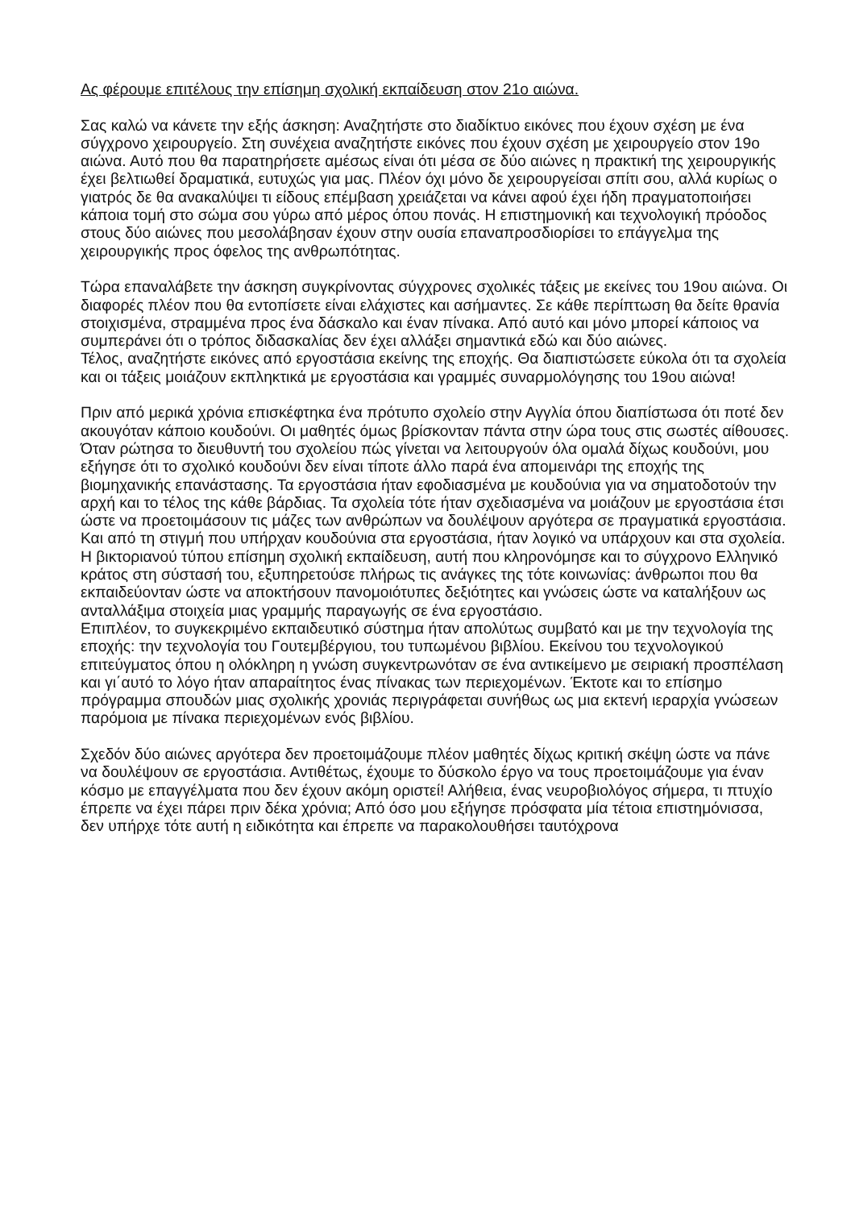Ας φέρουμε επιτέλους την επίσημη σχολική εκπαίδευση στον 21ο αιώνα.
Σας καλώ να κάνετε την εξής άσκηση: Αναζητήστε στο διαδίκτυο εικόνες που έχουν σχέση με ένα σύγχρονο χειρουργείο. Στη συνέχεια αναζητήστε εικόνες που έχουν σχέση με χειρουργείο στον 19ο αιώνα. Αυτό που θα παρατηρήσετε αμέσως είναι ότι μέσα σε δύο αιώνες η πρακτική της χειρουργικής έχει βελτιωθεί δραματικά, ευτυχώς για μας. Πλέον όχι μόνο δε χειρουργείσαι σπίτι σου, αλλά κυρίως ο γιατρός δε θα ανακαλύψει τι είδους επέμβαση χρειάζεται να κάνει αφού έχει ήδη πραγματοποιήσει κάποια τομή στο σώμα σου γύρω από μέρος όπου πονάς. Η επιστημονική και τεχνολογική πρόοδος στους δύο αιώνες που μεσολάβησαν έχουν στην ουσία επαναπροσδιορίσει το επάγγελμα της χειρουργικής προς όφελος της ανθρωπότητας.
Τώρα επαναλάβετε την άσκηση συγκρίνοντας σύγχρονες σχολικές τάξεις με εκείνες του 19ου αιώνα. Οι διαφορές πλέον που θα εντοπίσετε είναι ελάχιστες και ασήμαντες. Σε κάθε περίπτωση θα δείτε θρανία στοιχισμένα, στραμμένα προς ένα δάσκαλο και έναν πίνακα. Από αυτό και μόνο μπορεί κάποιος να συμπεράνει ότι ο τρόπος διδασκαλίας δεν έχει αλλάξει σημαντικά εδώ και δύο αιώνες.
Τέλος, αναζητήστε εικόνες από εργοστάσια εκείνης της εποχής. Θα διαπιστώσετε εύκολα ότι τα σχολεία και οι τάξεις μοιάζουν εκπληκτικά με εργοστάσια και γραμμές συναρμολόγησης του 19ου αιώνα!
Πριν από μερικά χρόνια επισκέφτηκα ένα πρότυπο σχολείο στην Αγγλία όπου διαπίστωσα ότι ποτέ δεν ακουγόταν κάποιο κουδούνι. Οι μαθητές όμως βρίσκονταν πάντα στην ώρα τους στις σωστές αίθουσες. Όταν ρώτησα το διευθυντή του σχολείου πώς γίνεται να λειτουργούν όλα ομαλά δίχως κουδούνι, μου εξήγησε ότι το σχολικό κουδούνι δεν είναι τίποτε άλλο παρά ένα απομεινάρι της εποχής της βιομηχανικής επανάστασης. Τα εργοστάσια ήταν εφοδιασμένα με κουδούνια για να σηματοδοτούν την αρχή και το τέλος της κάθε βάρδιας. Τα σχολεία τότε ήταν σχεδιασμένα να μοιάζουν με εργοστάσια έτσι ώστε να προετοιμάσουν τις μάζες των ανθρώπων να δουλέψουν αργότερα σε πραγματικά εργοστάσια. Και από τη στιγμή που υπήρχαν κουδούνια στα εργοστάσια, ήταν λογικό να υπάρχουν και στα σχολεία.
Η βικτοριανού τύπου επίσημη σχολική εκπαίδευση, αυτή που κληρονόμησε και το σύγχρονο Ελληνικό κράτος στη σύστασή του, εξυπηρετούσε πλήρως τις ανάγκες της τότε κοινωνίας: άνθρωποι που θα εκπαιδεύονταν ώστε να αποκτήσουν πανομοιότυπες δεξιότητες και γνώσεις ώστε να καταλήξουν ως ανταλλάξιμα στοιχεία μιας γραμμής παραγωγής σε ένα εργοστάσιο.
Επιπλέον, το συγκεκριμένο εκπαιδευτικό σύστημα ήταν απολύτως συμβατό και με την τεχνολογία της εποχής: την τεχνολογία του Γουτεμβέργιου, του τυπωμένου βιβλίου. Εκείνου του τεχνολογικού επιτεύγματος όπου η ολόκληρη η γνώση συγκεντρωνόταν σε ένα αντικείμενο με σειριακή προσπέλαση και γι΄αυτό το λόγο ήταν απαραίτητος ένας πίνακας των περιεχομένων. Έκτοτε και το επίσημο πρόγραμμα σπουδών μιας σχολικής χρονιάς περιγράφεται συνήθως ως μια εκτενή ιεραρχία γνώσεων παρόμοια με πίνακα περιεχομένων ενός βιβλίου.
Σχεδόν δύο αιώνες αργότερα δεν προετοιμάζουμε πλέον μαθητές δίχως κριτική σκέψη ώστε να πάνε να δουλέψουν σε εργοστάσια. Αντιθέτως, έχουμε το δύσκολο έργο να τους προετοιμάζουμε για έναν κόσμο με επαγγέλματα που δεν έχουν ακόμη οριστεί! Αλήθεια, ένας νευροβιολόγος σήμερα, τι πτυχίο έπρεπε να έχει πάρει πριν δέκα χρόνια; Από όσο μου εξήγησε πρόσφατα μία τέτοια επιστημόνισσα, δεν υπήρχε τότε αυτή η ειδικότητα και έπρεπε να παρακολουθήσει ταυτόχρονα